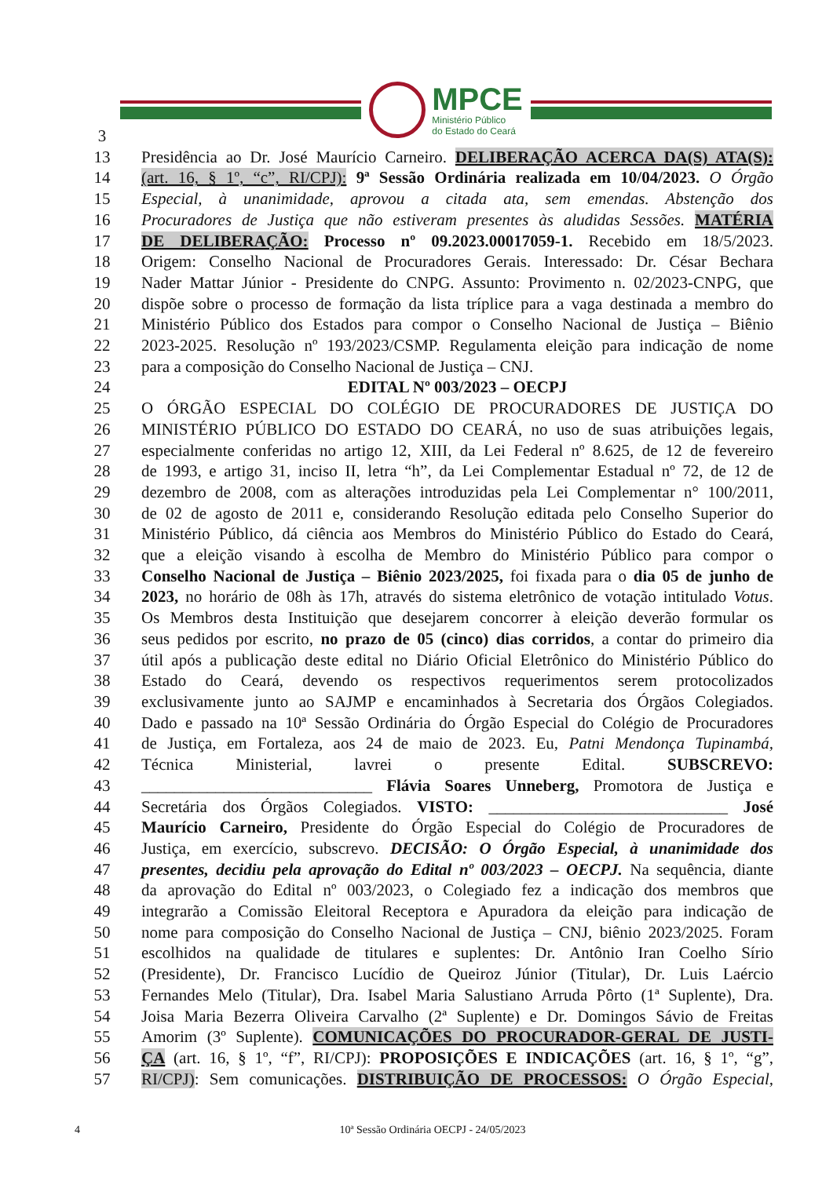MPCE
Ministério Público
do Estado do Ceará
3
13 Presidência ao Dr. José Maurício Carneiro. DELIBERAÇÃO ACERCA DA(S) ATA(S):
14 (art. 16, § 1º, “c”, RI/CPJ): 9ª Sessão Ordinária realizada em 10/04/2023. O Órgão
15 Especial, à unanimidade, aprovou a citada ata, sem emendas. Abstenção dos
16 Procuradores de Justiça que não estiveram presentes às aludidas Sessões. MATÉRIA
17 DE DELIBERAÇÃO: Processo nº 09.2023.00017059-1. Recebido em 18/5/2023.
18 Origem: Conselho Nacional de Procuradores Gerais. Interessado: Dr. César Bechara
19 Nader Mattar Júnior - Presidente do CNPG. Assunto: Provimento n. 02/2023-CNPG, que
20 dispõe sobre o processo de formação da lista tríplice para a vaga destinada a membro do
21 Ministério Público dos Estados para compor o Conselho Nacional de Justiça – Biênio
22 2023-2025. Resolução nº 193/2023/CSMP. Regulamenta eleição para indicação de nome
23 para a composição do Conselho Nacional de Justiça – CNJ.
24 EDITAL Nº 003/2023 – OECPJ
25 O ÓRGÃO ESPECIAL DO COLÉGIO DE PROCURADORES DE JUSTIÇA DO
26 MINISTÉRIO PÚBLICO DO ESTADO DO CEARÁ, no uso de suas atribuições legais,
27 especialmente conferidas no artigo 12, XIII, da Lei Federal nº 8.625, de 12 de fevereiro
28 de 1993, e artigo 31, inciso II, letra “h”, da Lei Complementar Estadual nº 72, de 12 de
29 dezembro de 2008, com as alterações introduzidas pela Lei Complementar n° 100/2011,
30 de 02 de agosto de 2011 e, considerando Resolução editada pelo Conselho Superior do
31 Ministério Público, dá ciência aos Membros do Ministério Público do Estado do Ceará,
32 que a eleição visando à escolha de Membro do Ministério Público para compor o
33 Conselho Nacional de Justiça – Biênio 2023/2025, foi fixada para o dia 05 de junho de
34 2023, no horário de 08h às 17h, através do sistema eletrônico de votação intitulado Votus.
35 Os Membros desta Instituição que desejarem concorrer à eleição deverão formular os
36 seus pedidos por escrito, no prazo de 05 (cinco) dias corridos, a contar do primeiro dia
37 útil após a publicação deste edital no Diário Oficial Eletrônico do Ministério Público do
38 Estado do Ceará, devendo os respectivos requerimentos serem protocolizados
39 exclusivamente junto ao SAJMP e encaminhados à Secretaria dos Órgãos Colegiados.
40 Dado e passado na 10ª Sessão Ordinária do Órgão Especial do Colégio de Procuradores
41 de Justiça, em Fortaleza, aos 24 de maio de 2023. Eu, Patni Mendonça Tupinambá,
42 Técnica Ministerial, lavrei o presente Edital. SUBSCREVO:
43 ____________________________ Flávia Soares Unneberg, Promotora de Justiça e
44 Secretária dos Órgãos Colegiados. VISTO: _____________________________ José
45 Maurício Carneiro, Presidente do Órgão Especial do Colégio de Procuradores de
46 Justiça, em exercício, subscrevo. DECISÃO: O Órgão Especial, à unanimidade dos
47 presentes, decidiu pela aprovação do Edital nº 003/2023 – OECPJ. Na sequência, diante
48 da aprovação do Edital nº 003/2023, o Colegiado fez a indicação dos membros que
49 integrarão a Comissão Eleitoral Receptora e Apuradora da eleição para indicação de
50 nome para composição do Conselho Nacional de Justiça – CNJ, biênio 2023/2025. Foram
51 escolhidos na qualidade de titulares e suplentes: Dr. Antônio Iran Coelho Sírio
52 (Presidente), Dr. Francisco Lucídio de Queiroz Júnior (Titular), Dr. Luis Laércio
53 Fernandes Melo (Titular), Dra. Isabel Maria Salustiano Arruda Pôrto (1ª Suplente), Dra.
54 Joisa Maria Bezerra Oliveira Carvalho (2ª Suplente) e Dr. Domingos Sávio de Freitas
55 Amorim (3º Suplente). COMUNICAÇÕES DO PROCURADOR-GERAL DE JUSTI-
56 ÇA (art. 16, § 1º, “f”, RI/CPJ): PROPOSIÇÕES E INDICAÇÕES (art. 16, § 1º, “g”,
57 RI/CPJ): Sem comunicações. DISTRIBUIÇÃO DE PROCESSOS: O Órgão Especial,
4 10ª Sessão Ordinária OECPJ - 24/05/2023